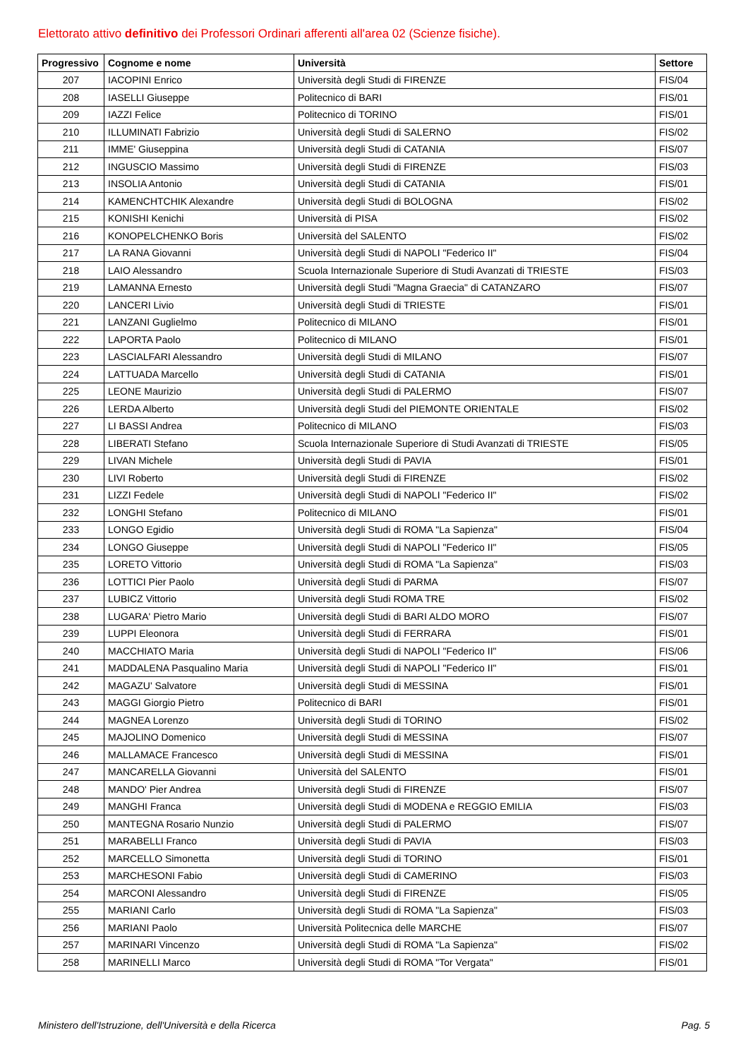Elettorato attivo definitivo dei Professori Ordinari afferenti all'area 02 (Scienze fisiche).
| Progressivo | Cognome e nome | Università | Settore |
| --- | --- | --- | --- |
| 207 | IACOPINI Enrico | Università degli Studi di FIRENZE | FIS/04 |
| 208 | IASELLI Giuseppe | Politecnico di BARI | FIS/01 |
| 209 | IAZZI Felice | Politecnico di TORINO | FIS/01 |
| 210 | ILLUMINATI Fabrizio | Università degli Studi di SALERNO | FIS/02 |
| 211 | IMME' Giuseppina | Università degli Studi di CATANIA | FIS/07 |
| 212 | INGUSCIO Massimo | Università degli Studi di FIRENZE | FIS/03 |
| 213 | INSOLIA Antonio | Università degli Studi di CATANIA | FIS/01 |
| 214 | KAMENCHTCHIK Alexandre | Università degli Studi di BOLOGNA | FIS/02 |
| 215 | KONISHI Kenichi | Università di PISA | FIS/02 |
| 216 | KONOPELCHENKO Boris | Università del SALENTO | FIS/02 |
| 217 | LA RANA Giovanni | Università degli Studi di NAPOLI "Federico II" | FIS/04 |
| 218 | LAIO Alessandro | Scuola Internazionale Superiore di Studi Avanzati di TRIESTE | FIS/03 |
| 219 | LAMANNA Ernesto | Università degli Studi "Magna Graecia" di CATANZARO | FIS/07 |
| 220 | LANCERI Livio | Università degli Studi di TRIESTE | FIS/01 |
| 221 | LANZANI Guglielmo | Politecnico di MILANO | FIS/01 |
| 222 | LAPORTA Paolo | Politecnico di MILANO | FIS/01 |
| 223 | LASCIALFARI Alessandro | Università degli Studi di MILANO | FIS/07 |
| 224 | LATTUADA Marcello | Università degli Studi di CATANIA | FIS/01 |
| 225 | LEONE Maurizio | Università degli Studi di PALERMO | FIS/07 |
| 226 | LERDA Alberto | Università degli Studi del PIEMONTE ORIENTALE | FIS/02 |
| 227 | LI BASSI Andrea | Politecnico di MILANO | FIS/03 |
| 228 | LIBERATI Stefano | Scuola Internazionale Superiore di Studi Avanzati di TRIESTE | FIS/05 |
| 229 | LIVAN Michele | Università degli Studi di PAVIA | FIS/01 |
| 230 | LIVI Roberto | Università degli Studi di FIRENZE | FIS/02 |
| 231 | LIZZI Fedele | Università degli Studi di NAPOLI "Federico II" | FIS/02 |
| 232 | LONGHI Stefano | Politecnico di MILANO | FIS/01 |
| 233 | LONGO Egidio | Università degli Studi di ROMA "La Sapienza" | FIS/04 |
| 234 | LONGO Giuseppe | Università degli Studi di NAPOLI "Federico II" | FIS/05 |
| 235 | LORETO Vittorio | Università degli Studi di ROMA "La Sapienza" | FIS/03 |
| 236 | LOTTICI Pier Paolo | Università degli Studi di PARMA | FIS/07 |
| 237 | LUBICZ Vittorio | Università degli Studi ROMA TRE | FIS/02 |
| 238 | LUGARA' Pietro Mario | Università degli Studi di BARI ALDO MORO | FIS/07 |
| 239 | LUPPI Eleonora | Università degli Studi di FERRARA | FIS/01 |
| 240 | MACCHIATO Maria | Università degli Studi di NAPOLI "Federico II" | FIS/06 |
| 241 | MADDALENA Pasqualino Maria | Università degli Studi di NAPOLI "Federico II" | FIS/01 |
| 242 | MAGAZU' Salvatore | Università degli Studi di MESSINA | FIS/01 |
| 243 | MAGGI Giorgio Pietro | Politecnico di BARI | FIS/01 |
| 244 | MAGNEA Lorenzo | Università degli Studi di TORINO | FIS/02 |
| 245 | MAJOLINO Domenico | Università degli Studi di MESSINA | FIS/07 |
| 246 | MALLAMACE Francesco | Università degli Studi di MESSINA | FIS/01 |
| 247 | MANCARELLA Giovanni | Università del SALENTO | FIS/01 |
| 248 | MANDO' Pier Andrea | Università degli Studi di FIRENZE | FIS/07 |
| 249 | MANGHI Franca | Università degli Studi di MODENA e REGGIO EMILIA | FIS/03 |
| 250 | MANTEGNA Rosario Nunzio | Università degli Studi di PALERMO | FIS/07 |
| 251 | MARABELLI Franco | Università degli Studi di PAVIA | FIS/03 |
| 252 | MARCELLO Simonetta | Università degli Studi di TORINO | FIS/01 |
| 253 | MARCHESONI Fabio | Università degli Studi di CAMERINO | FIS/03 |
| 254 | MARCONI Alessandro | Università degli Studi di FIRENZE | FIS/05 |
| 255 | MARIANI Carlo | Università degli Studi di ROMA "La Sapienza" | FIS/03 |
| 256 | MARIANI Paolo | Università Politecnica delle MARCHE | FIS/07 |
| 257 | MARINARI Vincenzo | Università degli Studi di ROMA "La Sapienza" | FIS/02 |
| 258 | MARINELLI Marco | Università degli Studi di ROMA "Tor Vergata" | FIS/01 |
Ministero dell'Istruzione, dell'Università e della Ricerca Pag. 5